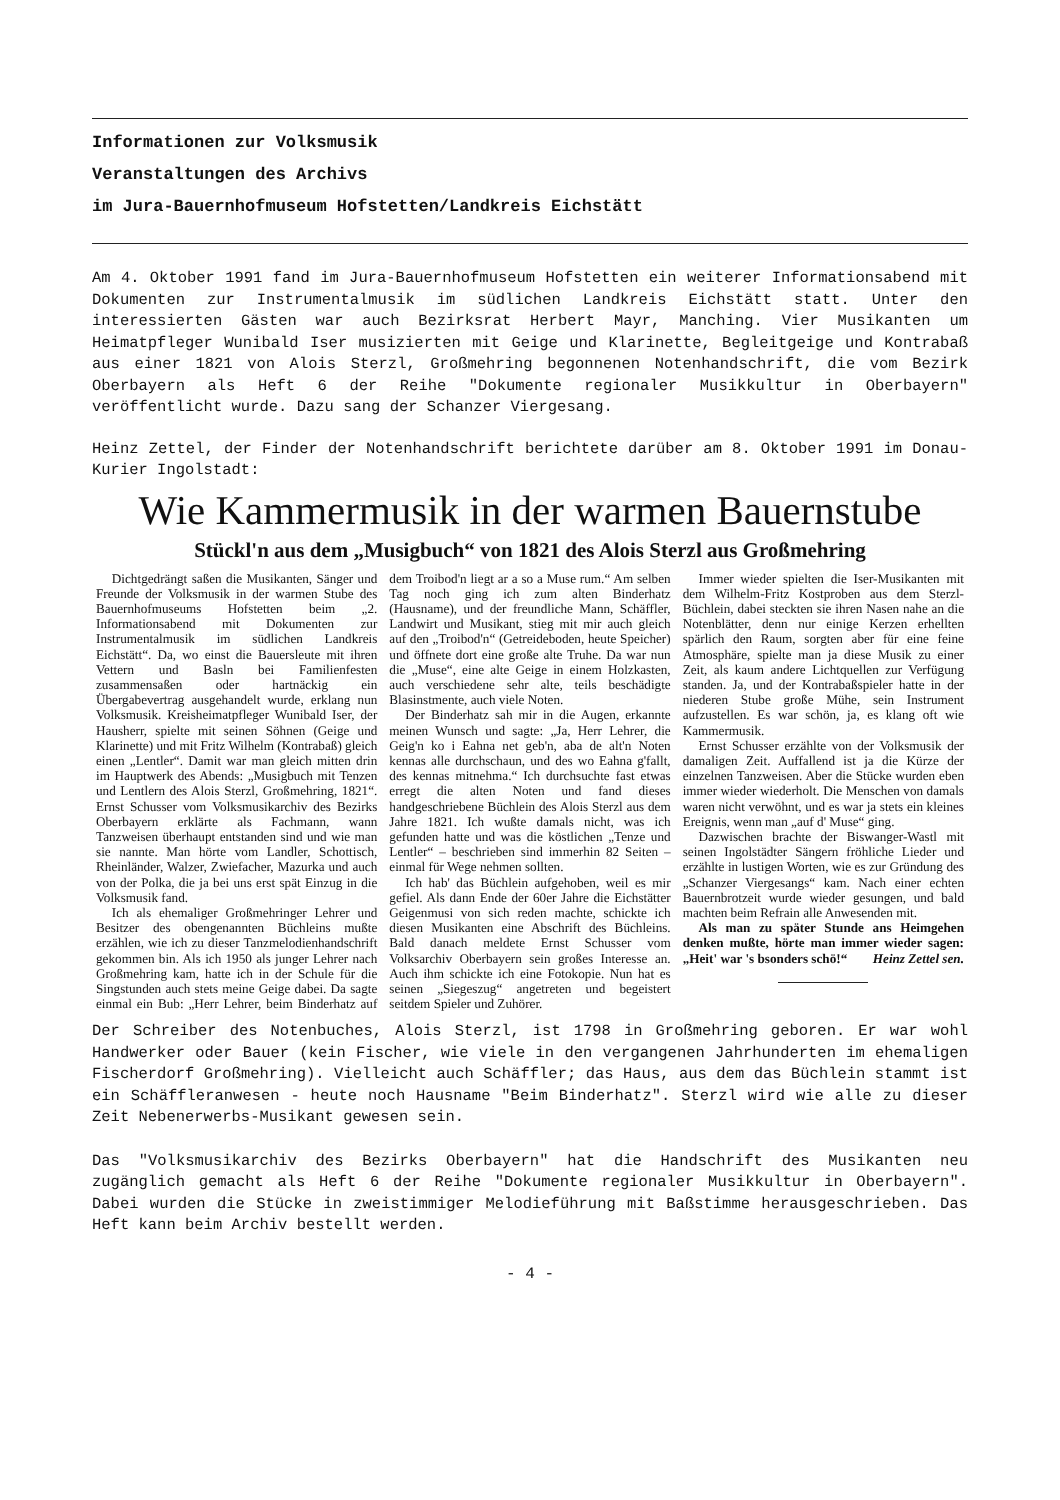Informationen zur Volksmusik
Veranstaltungen des Archivs
im Jura-Bauernhofmuseum Hofstetten/Landkreis Eichstätt
Am 4. Oktober 1991 fand im Jura-Bauernhofmuseum Hofstetten ein weiterer Informationsabend mit Dokumenten zur Instrumentalmusik im südlichen Landkreis Eichstätt statt. Unter den interessierten Gästen war auch Bezirksrat Herbert Mayr, Manching. Vier Musikanten um Heimatpfleger Wunibald Iser musizierten mit Geige und Klarinette, Begleitgeige und Kontrabaß aus einer 1821 von Alois Sterzl, Großmehring begonnenen Notenhandschrift, die vom Bezirk Oberbayern als Heft 6 der Reihe "Dokumente regionaler Musikkultur in Oberbayern" veröffentlicht wurde. Dazu sang der Schanzer Viergesang.
Heinz Zettel, der Finder der Notenhandschrift berichtete darüber am 8. Oktober 1991 im Donau-Kurier Ingolstadt:
Wie Kammermusik in der warmen Bauernstube
Stückl'n aus dem „Musigbuch“ von 1821 des Alois Sterzl aus Großmehring
Dichtgedrängt saßen die Musikanten, Sänger und Freunde der Volksmusik in der warmen Stube des Bauernhofmuseums Hofstetten beim „2. Informationsabend mit Dokumenten zur Instrumentalmusik im südlichen Landkreis Eichstätt“. Da, wo einst die Bauersleute mit ihren Vettern und Basln bei Familienfesten zusammensaßen oder hartnäckig ein Übergabevertrag ausgehandelt wurde, erklang nun Volksmusik. Kreisheimatpfleger Wunibald Iser, der Hausherr, spielte mit seinen Söhnen (Geige und Klarinette) und mit Fritz Wilhelm (Kontrabaß) gleich einen „Lentler“. Damit war man gleich mitten drin im Hauptwerk des Abends: „Musigbuch mit Tenzen und Lentlern des Alois Sterzl, Großmehring, 1821“. Ernst Schusser vom Volksmusikarchiv des Bezirks Oberbayern erklärte als Fachmann, wann Tanzweisen überhaupt entstanden sind und wie man sie nannte. Man hörte vom Landler, Schottisch, Rheinländer, Walzer, Zwiefacher, Mazurka und auch von der Polka, die ja bei uns erst spät Einzug in die Volksmusik fand.
Ich als ehemaliger Großmehringer Lehrer und Besitzer des obengenannten Büchleins mußte erzählen, wie ich zu dieser Tanzmelodienhandschrift gekommen bin. Als ich 1950 als junger Lehrer nach Großmehring kam, hatte ich in der Schule für die Singstunden auch stets meine Geige dabei. Da sagte einmal ein Bub: „Herr Lehrer, beim Binderhatz auf dem Troibod'n liegt ar a so a Muse rum.“ Am selben Tag noch ging ich zum alten Binderhatz (Hausname), und der freundliche Mann, Schäffler, Landwirt und Musikant, stieg mit mir auch gleich auf den „Troibod'n“ (Getreideboden, heute Speicher) und öffnete dort eine große alte Truhe. Da war nun die „Muse“, eine alte Geige in einem Holzkasten, auch verschiedene sehr alte, teils beschädigte Blasinstmente, auch viele Noten.
Der Binderhatz sah mir in die Augen, erkannte meinen Wunsch und sagte: „Ja, Herr Lehrer, die Geig'n ko i Eahna net geb'n, aba de alt'n Noten kennas alle durchschaun, und des wo Eahna g'fallt, des kennas mitnehma.“ Ich durchsuchte fast etwas erregt die alten Noten und fand dieses handgeschriebene Büchlein des Alois Sterzl aus dem Jahre 1821. Ich wußte damals nicht, was ich gefunden hatte und was die köstlichen „Tenze und Lentler“ – beschrieben sind immerhin 82 Seiten – einmal für Wege nehmen sollten.
Ich hab' das Büchlein aufgehoben, weil es mir gefiel. Als dann Ende der 60er Jahre die Eichstätter Geigenmusi von sich reden machte, schickte ich diesen Musikanten eine Abschrift des Büchleins. Bald danach meldete Ernst Schusser vom Volksarchiv Oberbayern sein großes Interesse an. Auch ihm schickte ich eine Fotokopie. Nun hat es seinen „Siegeszug“ angetreten und begeistert seitdem Spieler und Zuhörer.
Immer wieder spielten die Iser-Musikanten mit dem Wilhelm-Fritz Kostproben aus dem Sterzl-Büchlein, dabei steckten sie ihren Nasen nahe an die Notenblätter, denn nur einige Kerzen erhellten spärlich den Raum, sorgten aber für eine feine Atmosphäre, spielte man ja diese Musik zu einer Zeit, als kaum andere Lichtquellen zur Verfügung standen. Ja, und der Kontrabaßspieler hatte in der niederen Stube große Mühe, sein Instrument aufzustellen. Es war schön, ja, es klang oft wie Kammermusik.
Ernst Schusser erzählte von der Volksmusik der damaligen Zeit. Auffallend ist ja die Kürze der einzelnen Tanzweisen. Aber die Stücke wurden eben immer wieder wiederholt. Die Menschen von damals waren nicht verwöhnt, und es war ja stets ein kleines Ereignis, wenn man „auf d' Muse“ ging.
Dazwischen brachte der Biswanger-Wastl mit seinen Ingolstädter Sängern fröhliche Lieder und erzählte in lustigen Worten, wie es zur Gründung des „Schanzer Viergesangs“ kam. Nach einer echten Bauernbrotzeit wurde wieder gesungen, und bald machten beim Refrain alle Anwesenden mit.
Als man zu später Stunde ans Heimgehen denken mußte, hörte man immer wieder sagen: „Heit' war 's bsonders schö!“ Heinz Zettel sen.
Der Schreiber des Notenbuches, Alois Sterzl, ist 1798 in Großmehring geboren. Er war wohl Handwerker oder Bauer (kein Fischer, wie viele in den vergangenen Jahrhunderten im ehemaligen Fischerdorf Großmehring). Vielleicht auch Schäffler; das Haus, aus dem das Büchlein stammt ist ein Schäffleranwesen - heute noch Hausname "Beim Binderhatz". Sterzl wird wie alle zu dieser Zeit Nebenerwerbs-Musikant gewesen sein.
Das "Volksmusikarchiv des Bezirks Oberbayern" hat die Handschrift des Musikanten neu zugänglich gemacht als Heft 6 der Reihe "Dokumente regionaler Musikkultur in Oberbayern". Dabei wurden die Stücke in zweistimmiger Melodieführung mit Baßstimme herausgeschrieben. Das Heft kann beim Archiv bestellt werden.
- 4 -